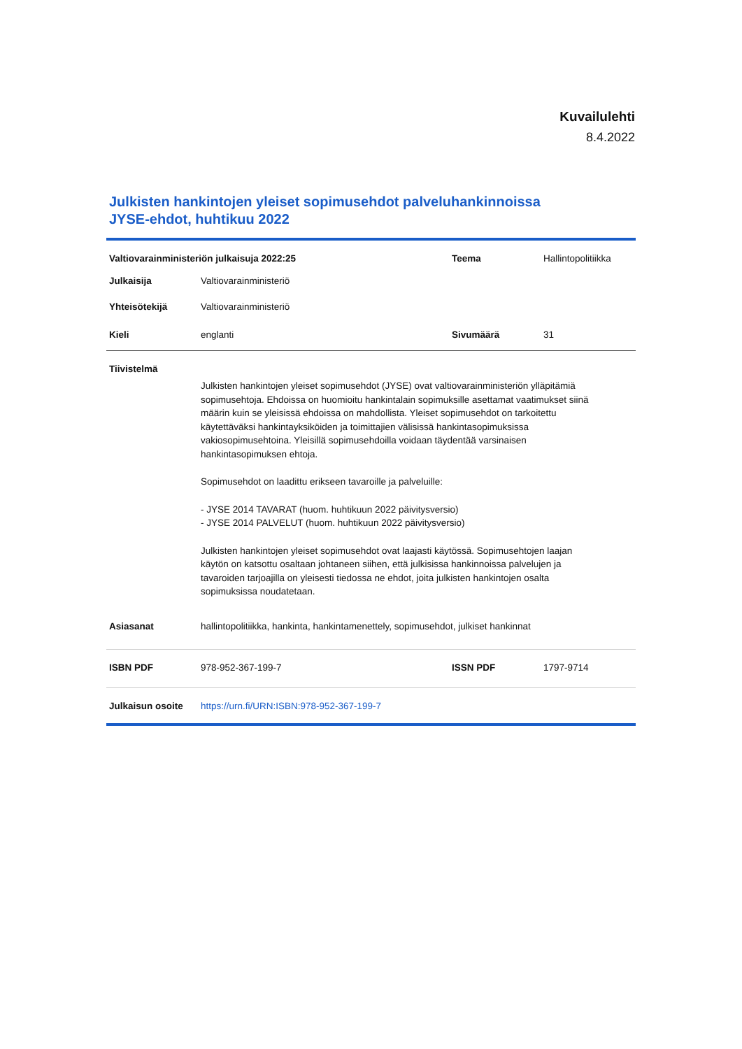Kuvailulehti
8.4.2022
Julkisten hankintojen yleiset sopimusehdot palveluhankinnoissa
JYSE-ehdot, huhtikuu 2022
| Valtiovarainministeriön julkaisuja 2022:25 | | Teema | Hallintopolitiikka |
| Julkaisija | Valtiovarainministeriö | | |
| Yhteisötekijä | Valtiovarainministeriö | | |
| Kieli | englanti | Sivumäärä | 31 |
| Tiivistelmä | | | |
| | Julkisten hankintojen yleiset sopimusehdot (JYSE) ovat valtiovarainministeriön ylläpitämiä sopimusehtoja. Ehdoissa on huomioitu hankintalain sopimuksille asettamat vaatimukset siinä määrin kuin se yleisissä ehdoissa on mahdollista. Yleiset sopimusehdot on tarkoitettu käytettäväksi hankintayksiköiden ja toimittajien välisissä hankintasopimuksissa vakiosopimusehtoina. Yleisillä sopimusehdoilla voidaan täydentää varsinaisen hankintasopimuksen ehtoja. Sopimusehdot on laadittu erikseen tavaroille ja palveluille: - JYSE 2014 TAVARAT (huom. huhtikuun 2022 päivitysversio) - JYSE 2014 PALVELUT (huom. huhtikuun 2022 päivitysversio) Julkisten hankintojen yleiset sopimusehdot ovat laajasti käytössä. Sopimusehtojen laajan käytön on katsottu osaltaan johtaneen siihen, että julkisissa hankinnoissa palvelujen ja tavaroiden tarjoajilla on yleisesti tiedossa ne ehdot, joita julkisten hankintojen osalta sopimuksissa noudatetaan. | | |
| Asiasanat | hallintopolitiikka, hankinta, hankintamenettely, sopimusehdot, julkiset hankinnat | | |
| ISBN PDF | 978-952-367-199-7 | ISSN PDF | 1797-9714 |
| Julkaisun osoite | https://urn.fi/URN:ISBN:978-952-367-199-7 | | |